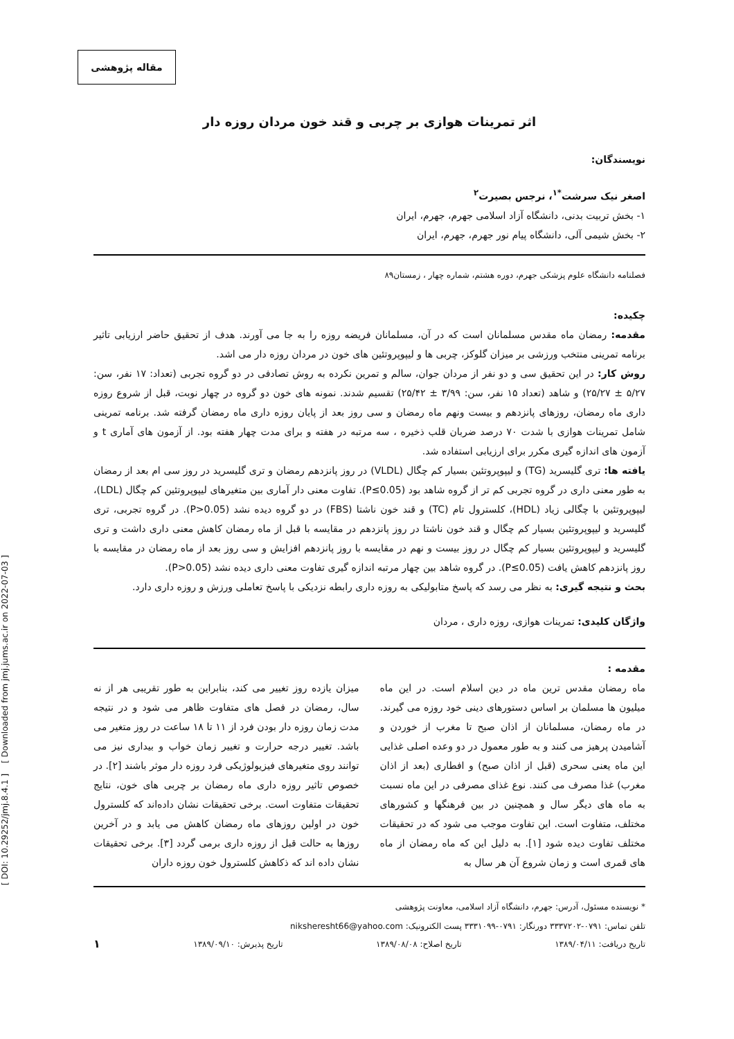مقاله پژوهشی
[ DOI: 10.29252/jmj.8.4.1 ] [ Downloaded from jmj.jums.ac.ir on 2022-07-03 ]
اثر تمرینات هوازی بر چربی و قند خون مردان روزه دار
نویسندگان:
اصغر نیک سرشت<sup>*۱</sup>، نرجس بصیرت<sup>۲</sup>
۱- بخش تربیت بدنی، دانشگاه آزاد اسلامی جهرم، جهرم، ایران
۲- بخش شیمی آلی، دانشگاه پیام نور جهرم، جهرم، ایران
فصلنامه دانشگاه علوم پزشکی جهرم، دوره هشتم، شماره چهار ، زمستان۸۹
چکیده:
مقدمه: رمضان ماه مقدس مسلمانان است که در آن، مسلمانان فریضه روزه را به جا می آورند. هدف از تحقیق حاضر ارزیابی تاثیر برنامه تمرینی منتخب ورزشی بر میزان گلوکز، چربی ها و لیپوپروتئین های خون در مردان روزه دار می اشد.
روش کار: در این تحقیق سی و دو نفر از مردان جوان، سالم و تمرین نکرده به روش تصادفی در دو گروه تجربی (تعداد: ۱۷ نفر، سن: ۵/۲۷ ± ۲۵/۲۷) و شاهد (تعداد ۱۵ نفر، سن: ۳/۹۹ ± ۲۵/۴۲) تقسیم شدند. نمونه های خون دو گروه در چهار نوبت، قبل از شروع روزه داری ماه رمضان، روزهای پانزدهم و بیست ونهم ماه رمضان و سی روز بعد از پایان روزه داری ماه رمضان گرفته شد. برنامه تمرینی شامل تمرینات هوازی با شدت ۷۰ درصد ضربان قلب ذخیره ، سه مرتبه در هفته و برای مدت چهار هفته بود. از آزمون های آماری t و آزمون های اندازه گیری مکرر برای ارزیابی استفاده شد.
یافته ها: تری گلیسرید (TG) و لیپوپروتئین بسیار کم چگال (VLDL) در روز پانزدهم رمضان و تری گلیسرید در روز سی ام بعد از رمضان به طور معنی داری در گروه تجربی کم تر از گروه شاهد بود (P≤0.05). تفاوت معنی دار آماری بین متغیرهای لیپوپروتئین کم چگال (LDL)، لیپوپروتئین با چگالی زیاد (HDL)، کلسترول تام (TC) و قند خون ناشتا (FBS) در دو گروه دیده نشد (P>0.05). در گروه تجربی، تری گلیسرید و لیپوپروتئین بسیار کم چگال و قند خون ناشتا در روز پانزدهم در مقایسه با قبل از ماه رمضان کاهش معنی داری داشت و تری گلیسرید و لیپوپروتئین بسیار کم چگال در روز بیست و نهم در مقایسه با روز پانزدهم افزایش و سی روز بعد از ماه رمضان در مقایسه با روز پانزدهم کاهش یافت (P≤0.05). در گروه شاهد بین چهار مرتبه اندازه گیری تفاوت معنی داری دیده نشد (P>0.05).
بحث و نتیجه گیری: به نظر می رسد که پاسخ متابولیکی به روزه داری رابطه نزدیکی با پاسخ تعاملی ورزش و روزه داری دارد.
واژگان کلیدی: تمرینات هوازی، روزه داری ، مردان
مقدمه :
ماه رمضان مقدس ترین ماه در دین اسلام است. در این ماه میلیون ها مسلمان بر اساس دستورهای دینی خود روزه می گیرند. در ماه رمضان، مسلمانان از اذان صبح تا مغرب از خوردن و آشامیدن پرهیز می کنند و به طور معمول در دو وعده اصلی غذایی این ماه یعنی سحری (قبل از اذان صبح) و افطاری (بعد از اذان مغرب) غذا مصرف می کنند. نوع غذای مصرفی در این ماه نسبت به ماه های دیگر سال و همچنین در بین فرهنگها و کشورهای مختلف، متفاوت است. این تفاوت موجب می شود که در تحقیقات مختلف تفاوت دیده شود [۱]. به دلیل این که ماه رمضان از ماه های قمری است و زمان شروع آن هر سال به
میزان یازده روز تغییر می کند، بنابراین به طور تقریبی هر از نه سال، رمضان در فصل های متفاوت ظاهر می شود و در نتیجه مدت زمان روزه دار بودن فرد از ۱۱ تا ۱۸ ساعت در روز متغیر می باشد. تغییر درجه حرارت و تغییر زمان خواب و بیداری نیز می توانند روی متغیرهای فیزیولوژیکی فرد روزه دار موثر باشند [۲]. در خصوص تاثیر روزه داری ماه رمضان بر چربی های خون، نتایج تحقیقات متفاوت است. برخی تحقیقات نشان داده‌اند که کلسترول خون در اولین روزهای ماه رمضان کاهش می یابد و در آخرین روزها به حالت قبل از روزه داری برمی گردد [۳]. برخی تحقیقات نشان داده اند که ذکاهش کلسترول خون روزه داران
* نویسنده مسئول، آدرس: جهرم، دانشگاه آزاد اسلامی، معاونت پژوهشی
تلفن تماس: ۰۷۹۱-۳۳۳۷۲۰۲ دورنگار: ۰۷۹۱-۳۳۳۱۰۹۹ پست الکترونیک: niksheresht66@yahoo.com
تاریخ دریافت: ۱۳۸۹/۰۴/۱۱ تاریخ اصلاح: ۱۳۸۹/۰۸/۰۸ تاریخ پذیرش: ۱۳۸۹/۰۹/۱۰ ۱